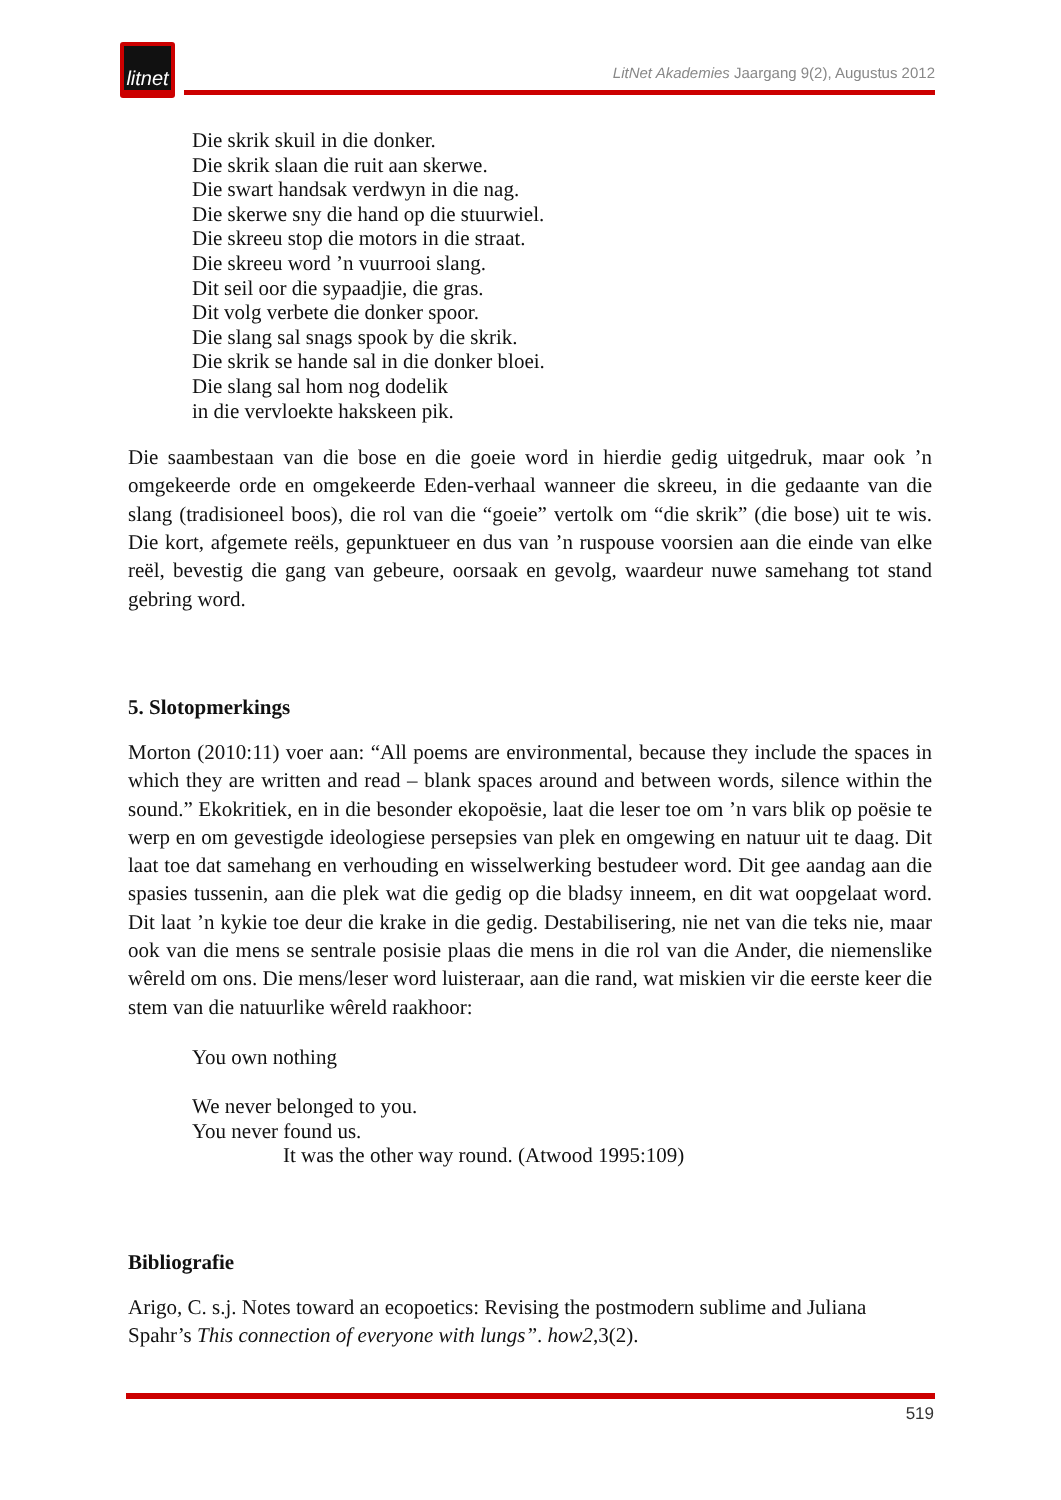litnet
LitNet Akademies Jaargang 9(2), Augustus 2012
Die skrik skuil in die donker.
Die skrik slaan die ruit aan skerwe.
Die swart handsak verdwyn in die nag.
Die skerwe sny die hand op die stuurwiel.
Die skreeu stop die motors in die straat.
Die skreeu word ’n vuurrooi slang.
Dit seil oor die sypaadjie, die gras.
Dit volg verbete die donker spoor.
Die slang sal snags spook by die skrik.
Die skrik se hande sal in die donker bloei.
Die slang sal hom nog dodelik
in die vervloekte hakskeen pik.
Die saambestaan van die bose en die goeie word in hierdie gedig uitgedruk, maar ook ’n omgekeerde orde en omgekeerde Eden-verhaal wanneer die skreeu, in die gedaante van die slang (tradisioneel boos), die rol van die “goeie” vertolk om “die skrik” (die bose) uit te wis. Die kort, afgemete reëls, gepunktueer en dus van ’n ruspouse voorsien aan die einde van elke reël, bevestig die gang van gebeure, oorsaak en gevolg, waardeur nuwe samehang tot stand gebring word.
5. Slotopmerkings
Morton (2010:11) voer aan: “All poems are environmental, because they include the spaces in which they are written and read – blank spaces around and between words, silence within the sound.” Ekokritiek, en in die besonder ekopoësie, laat die leser toe om ’n vars blik op poësie te werp en om gevestigde ideologiese persepsies van plek en omgewing en natuur uit te daag. Dit laat toe dat samehang en verhouding en wisselwerking bestudeer word. Dit gee aandag aan die spasies tussenin, aan die plek wat die gedig op die bladsy inneem, en dit wat oopgelaat word. Dit laat ’n kykie toe deur die krake in die gedig. Destabilisering, nie net van die teks nie, maar ook van die mens se sentrale posisie plaas die mens in die rol van die Ander, die niemenslike wêreld om ons. Die mens/leser word luisteraar, aan die rand, wat miskien vir die eerste keer die stem van die natuurlike wêreld raakhoor:
You own nothing
We never belonged to you.
You never found us.
It was the other way round. (Atwood 1995:109)
Bibliografie
Arigo, C. s.j. Notes toward an ecopoetics: Revising the postmodern sublime and Juliana Spahr’s This connection of everyone with lungs”. how2,3(2).
519